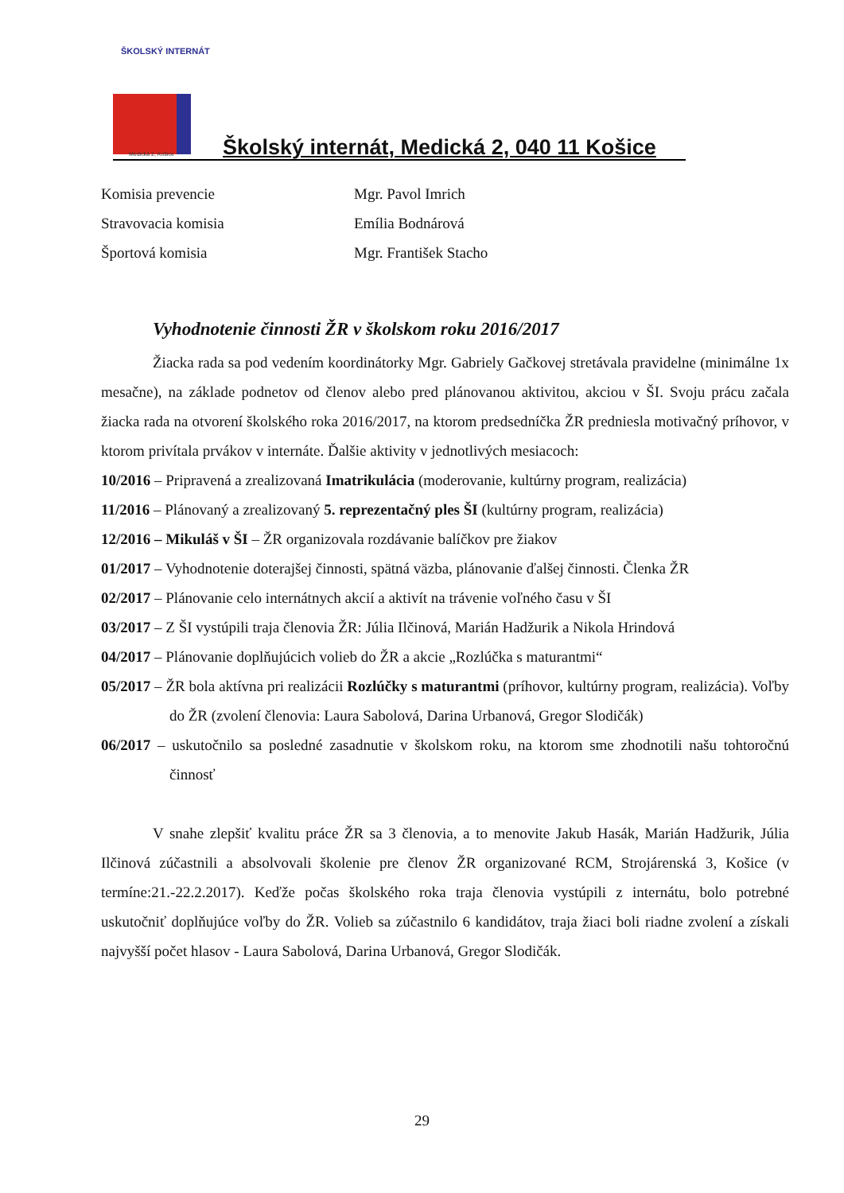ŠKOLSKÝ INTERNÁT
Medická 2, Košice
Školský internát, Medická 2, 040 11 Košice
Komisia prevencie Mgr. Pavol Imrich
Stravovacia komisia Emília Bodnárová
Športová komisia Mgr. František Stacho
Vyhodnotenie činnosti ŽR v školskom roku 2016/2017
Žiacka rada sa pod vedením koordinátorky Mgr. Gabriely Gačkovej stretávala pravidelne (minimálne 1x mesačne), na základe podnetov od členov alebo pred plánovanou aktivitou, akciou v ŠI. Svoju prácu začala žiacka rada na otvorení školského roka 2016/2017, na ktorom predsedníčka ŽR predniesla motivačný príhovor, v ktorom privítala prvákov v internáte. Ďalšie aktivity v jednotlivých mesiacoch:
10/2016 – Pripravená a zrealizovaná Imatrikulácia (moderovanie, kultúrny program, realizácia)
11/2016 – Plánovaný a zrealizovaný 5. reprezentačný ples ŠI (kultúrny program, realizácia)
12/2016 – Mikuláš v ŠI – ŽR organizovala rozdávanie balíčkov pre žiakov
01/2017 – Vyhodnotenie doterajšej činnosti, spätná väzba, plánovanie ďalšej činnosti. Členka ŽR
02/2017 – Plánovanie celo internátnych akcií a aktivít na trávenie voľného času v ŠI
03/2017 – Z ŠI vystúpili traja členovia ŽR: Júlia Ilčinová, Marián Hadžurik a Nikola Hrindová
04/2017 – Plánovanie doplňujúcich volieb do ŽR a akcie „Rozlúčka s maturantmi“
05/2017 – ŽR bola aktívna pri realizácii Rozlúčky s maturantmi (príhovor, kultúrny program, realizácia). Voľby do ŽR (zvolení členovia: Laura Sabolová, Darina Urbanová, Gregor Slodičák)
06/2017 – uskutočnilo sa posledné zasadnutie v školskom roku, na ktorom sme zhodnotili našu tohtoročnú činnosť
V snahe zlepšiť kvalitu práce ŽR sa 3 členovia, a to menovite Jakub Hasák, Marián Hadžurik, Júlia Ilčinová zúčastnili a absolvovali školenie pre členov ŽR organizované RCM, Strojárenská 3, Košice (v termíne:21.-22.2.2017). Keďže počas školského roka traja členovia vystúpili z internátu, bolo potrebné uskutočniť doplňujúce voľby do ŽR. Volieb sa zúčastnilo 6 kandidátov, traja žiaci boli riadne zvolení a získali najvyšší počet hlasov - Laura Sabolová, Darina Urbanová, Gregor Slodičák.
29